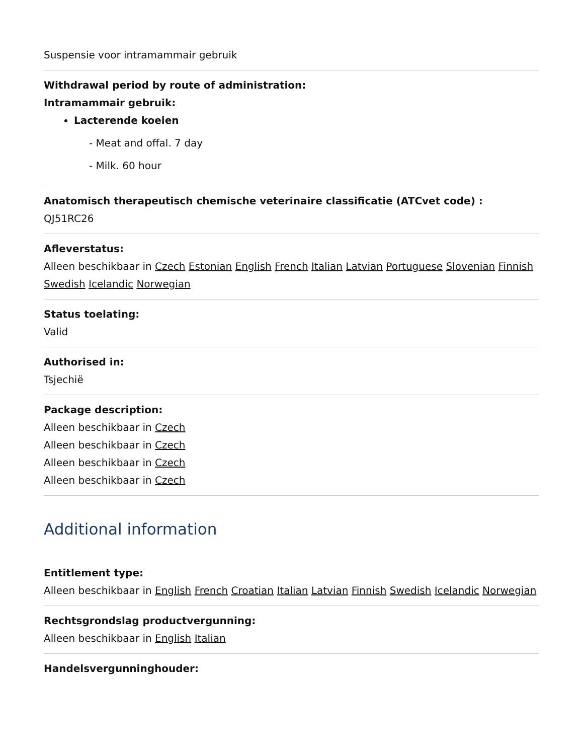Suspensie voor intramammair gebruik
Withdrawal period by route of administration:
Intramammair gebruik:
Lacterende koeien
- Meat and offal. 7 day
- Milk. 60 hour
Anatomisch therapeutisch chemische veterinaire classificatie (ATCvet code) :
QJ51RC26
Afleverstatus:
Alleen beschikbaar in Czech Estonian English French Italian Latvian Portuguese Slovenian Finnish Swedish Icelandic Norwegian
Status toelating:
Valid
Authorised in:
Tsjechië
Package description:
Alleen beschikbaar in Czech
Alleen beschikbaar in Czech
Alleen beschikbaar in Czech
Alleen beschikbaar in Czech
Additional information
Entitlement type:
Alleen beschikbaar in English French Croatian Italian Latvian Finnish Swedish Icelandic Norwegian
Rechtsgrondslag productvergunning:
Alleen beschikbaar in English Italian
Handelsvergunninghouder: